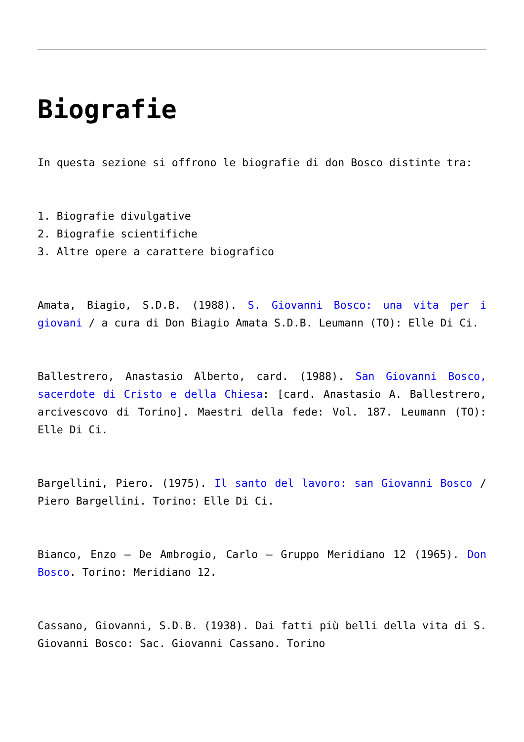Biografie
In questa sezione si offrono le biografie di don Bosco distinte tra:
1. Biografie divulgative
2. Biografie scientifiche
3. Altre opere a carattere biografico
Amata, Biagio, S.D.B. (1988). S. Giovanni Bosco: una vita per i giovani / a cura di Don Biagio Amata S.D.B. Leumann (TO): Elle Di Ci.
Ballestrero, Anastasio Alberto, card. (1988). San Giovanni Bosco, sacerdote di Cristo e della Chiesa: [card. Anastasio A. Ballestrero, arcivescovo di Torino]. Maestri della fede: Vol. 187. Leumann (TO): Elle Di Ci.
Bargellini, Piero. (1975). Il santo del lavoro: san Giovanni Bosco / Piero Bargellini. Torino: Elle Di Ci.
Bianco, Enzo – De Ambrogio, Carlo – Gruppo Meridiano 12 (1965). Don Bosco. Torino: Meridiano 12.
Cassano, Giovanni, S.D.B. (1938). Dai fatti più belli della vita di S. Giovanni Bosco: Sac. Giovanni Cassano. Torino